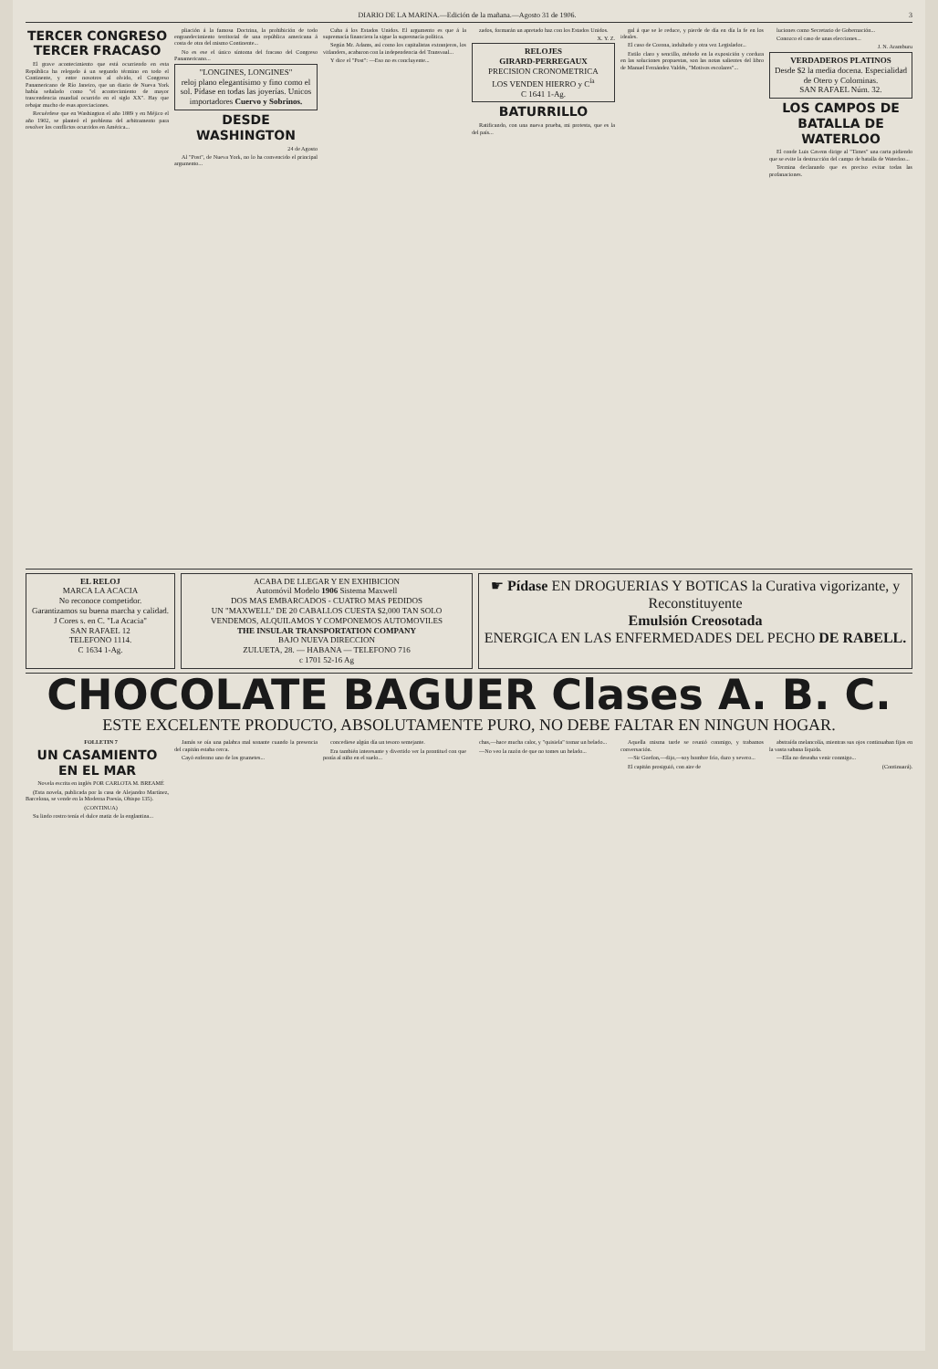DIARIO DE LA MARINA.—Edición de la mañana.—Agosto 31 de 1906. 3
TERCER CONGRESO
TERCER FRACASO
El grave acontecimiento que está ocurriendo en esta República ha relegado á un segundo término en todo el Continente, y entre nosotros al olvido, el Congreso Panamericano de Río Janeiro, que un diario de Nueva York había señalado como "el acontecimiento de mayor trascendencia mundial ocurrido en el siglo XX". Hay que rebajar mucho de esas apreciaciones.
Recuérdese que en Washington el año 1889 y en Méjico el año 1902, se planteó el problema del arbitramento para resolver los conflictos ocurridos en América...
pliación á la famosa Doctrina, la prohibición de todo engrandecimiento territorial de una república americana á costa de otra del mismo Continente...
No es ese el único síntoma del fracaso del Congreso Panamericano...
"LONGINES, LONGINES"
reloj plano elegantísimo y fino como el sol. Pídase en todas las joyerías. Unicos importadores Cuervo y Sobrinos.
DESDE WASHINGTON
24 de Agosto
Al "Post", de Nueva York, no lo ha convencido el principal argumento...
Cuba á los Estados Unidos. El argumento es que á la supremacía financiera la sigue la supremacía política.
Según Mr. Adams, así como los capitalistas extranjeros, los vitlanders, acabaron con la independencia del Transvaal...
Y dice el "Post": —Eso no es concluyente...
zados, formarán un apretado haz con los Estados Unidos.
X. Y. Z.
RELOJES
GIRARD-PERREGAUX
PRECISION CRONOMETRICA
LOS VENDEN HIERRO y C<sup>ía</sup>
C 1641 1-Ag.
BATURRILLO
Ratificando, con una nueva prueba, mi protesta, que es la del país...
gal á que se le reduce, y pierde de día en día la fe en los ideales.
El caso de Corona, indultado y otra vez Legislador...
Estilo claro y sencillo, método en la exposición y cordura en las soluciones propuestas, son las notas salientes del libro de Manuel Fernández Valdés, "Motivos escolares"...
luciones como Secretario de Gobernación...
Conozco el caso de unas elecciones...
J. N. Aramburu
VERDADEROS PLATINOS
Desde $2 la media docena. Especialidad de Otero y Colominas.
SAN RAFAEL Núm. 32.
LOS CAMPOS DE BATALLA DE WATERLOO
El conde Luis Cavens dirige al "Times" una carta pidiendo que se evite la destrucción del campo de batalla de Waterloo...
Termina declarando que es preciso evitar todas las profanaciones.
EL RELOJ
MARCA LA ACACIA
No reconoce competidor.
Garantizamos su buena marcha y calidad.
J Cores s. en C. "La Acacia"
SAN RAFAEL 12
TELEFONO 1114.
C 1634 1-Ag.
ACABA DE LLEGAR Y EN EXHIBICION
Automóvil Modelo 1906 Sistema Maxwell
DOS MAS EMBARCADOS - CUATRO MAS PEDIDOS
UN "MAXWELL" DE 20 CABALLOS CUESTA $2,000 TAN SOLO
VENDEMOS, ALQUILAMOS Y COMPONEMOS AUTOMOVILES
THE INSULAR TRANSPORTATION COMPANY
BAJO NUEVA DIRECCION
ZULUETA, 28. — HABANA — TELEFONO 716
c 1701 52-16 Ag
☛ Pídase EN DROGUERIAS Y BOTICAS la Curativa vigorizante, y Reconstituyente
Emulsión Creosotada
ENERGICA EN LAS ENFERMEDADES DEL PECHO DE RABELL.
CHOCOLATE BAGUER Clases A. B. C.
ESTE EXCELENTE PRODUCTO, ABSOLUTAMENTE PURO, NO DEBE FALTAR EN NINGUN HOGAR.
FOLLETIN 7
UN CASAMIENTO EN EL MAR
Novela escrita en inglés POR CARLOTA M. BREAMÉ
(Esta novela, publicada por la casa de Alejandro Martínez, Barcelona, se vende en la Moderna Poesía, Obispo 135).
(CONTINUA)
Su lindo rostro tenía el dulce matiz de la englantina...
Jamás se oía una palabra mal sonante cuando la presencia del capitán estaba cerca.
Cayó enfermo uno de los grumetes...
concediese algún día un tesoro semejante.
Era también interesante y divertido ver la prontitud con que ponía al niño en el suelo...
chas,—hace mucha calor, y "quisiela" tomar un helado...
—No veo la razón de que no tomes un helado...
Aquella misma tarde se reunió conmigo, y trabamos conversación.
—Sir Gordon,—dijo,—soy hombre frío, duro y severo...
El capitán prosiguió, con aire de
abstraída melancolía, mientras sus ojos continuaban fijos en la vasta sabana líquida.
—Ella no deseaba venir conmigo...
(Continuará).